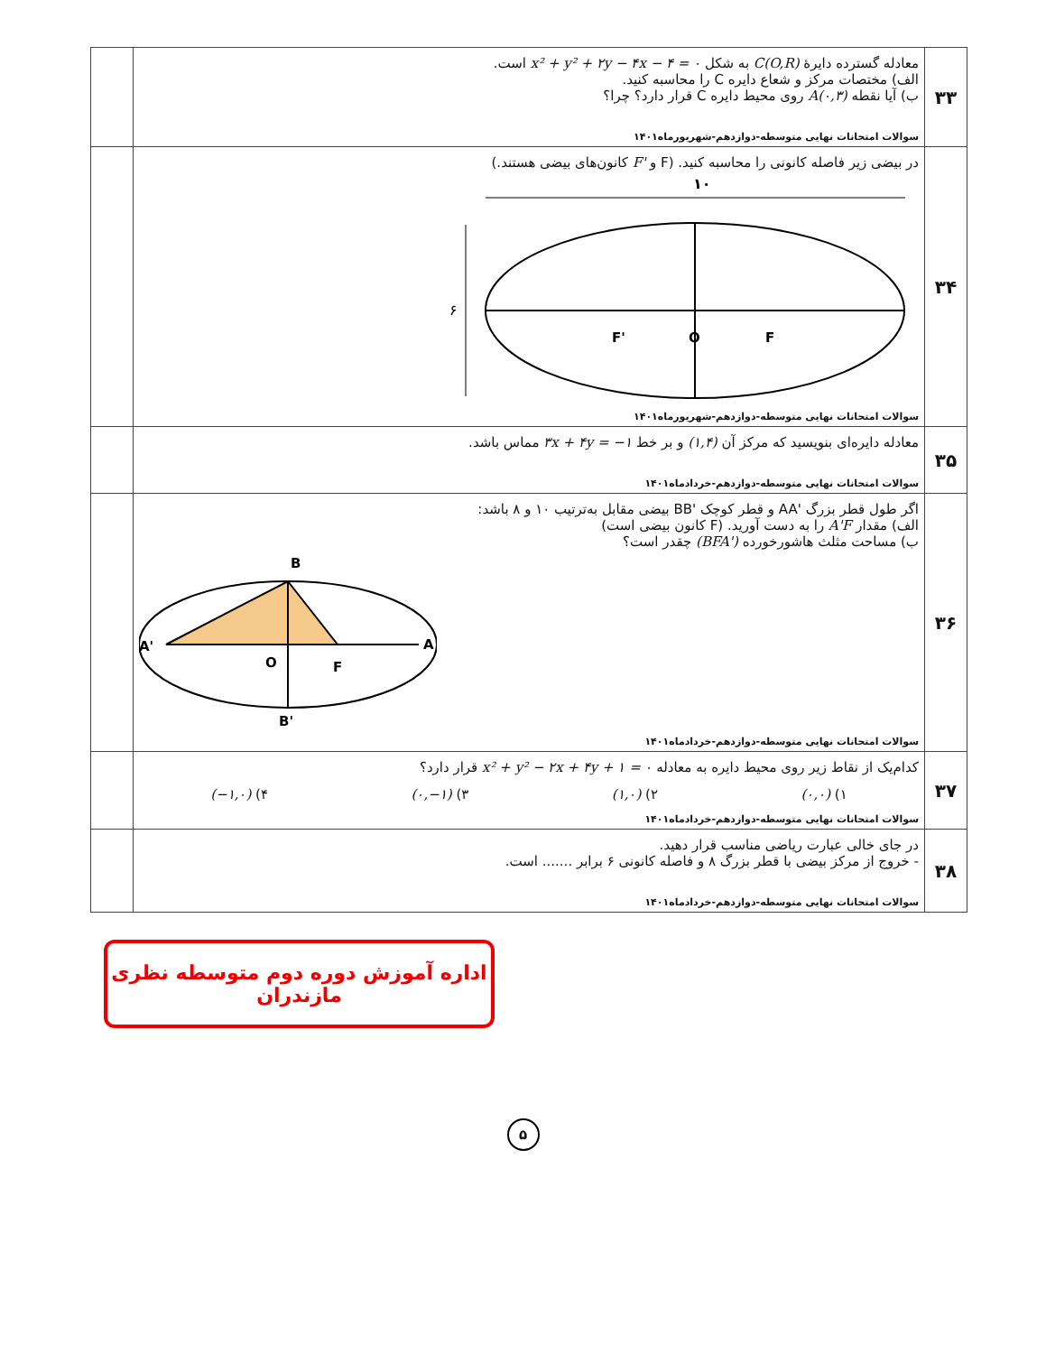| ۳۳ | معادله گسترده دایرهٔ C(O,R) به شکل x² + y² + ۲y − ۴x − ۴ = ۰ است. الف) مختصات مرکز و شعاع دایره C را محاسبه کنید. ب) آیا نقطه A(۰,۳) روی محیط دایره C قرار دارد؟ چرا؟ سوالات امتحانات نهایی متوسطه-دوازدهم-شهریورماه۱۴۰۱ | |
| ۳۴ | در بیضی زیر فاصله کانونی را محاسبه کنید. (F و F' کانون‌های بیضی هستند.) ۱۰ ۶ F' O F سوالات امتحانات نهایی متوسطه-دوازدهم-شهریورماه۱۴۰۱ | |
| ۳۵ | معادله دایره‌ای بنویسید که مرکز آن (۱,۴) و بر خط ۳x + ۴y = −۱ مماس باشد. سوالات امتحانات نهایی متوسطه-دوازدهم-خردادماه۱۴۰۱ | |
| ۳۶ | اگر طول قطر بزرگ 'AA و قطر کوچک 'BB بیضی مقابل به‌ترتیب ۱۰ و ۸ باشد: الف) مقدار A'F را به دست آورید. (F کانون بیضی است) ب) مساحت مثلث هاشورخورده (BFA') چقدر است؟ B A' A O F B' سوالات امتحانات نهایی متوسطه-دوازدهم-خردادماه۱۴۰۱ | |
| ۳۷ | کدام‌یک از نقاط زیر روی محیط دایره به معادله x² + y² − ۲x + ۴y + ۱ = ۰ قرار دارد؟ ۱) (۰,۰) ۲) (۱,۰) ۳) (۰,−۱) ۴) (−۱,۰) سوالات امتحانات نهایی متوسطه-دوازدهم-خردادماه۱۴۰۱ | |
| ۳۸ | در جای خالی عبارت ریاضی مناسب قرار دهید. - خروج از مرکز بیضی با قطر بزرگ ۸ و فاصله کانونی ۶ برابر ....... است. سوالات امتحانات نهایی متوسطه-دوازدهم-خردادماه۱۴۰۱ | |
اداره آموزش دوره دوم متوسطه نظری مازندران
۵